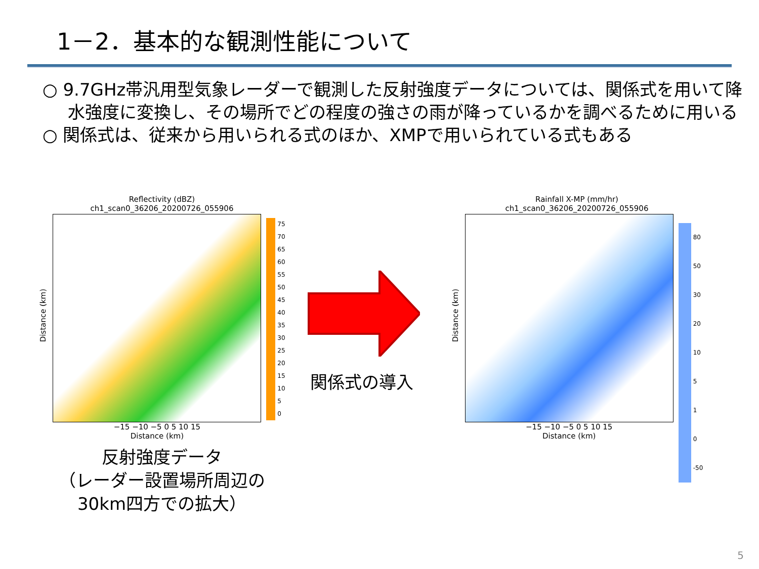1－2．基本的な観測性能について
○ 9.7GHz帯汎用型気象レーダーで観測した反射強度データについては、関係式を用いて降水強度に変換し、その場所でどの程度の強さの雨が降っているかを調べるために用いる
○ 関係式は、従来から用いられる式のほか、XMPで用いられている式もある
Reflectivity (dBZ)
ch1_scan0_36206_20200726_055906
Distance (km)
−15 −10 −5 0 5 10 15
Distance (km)
75
70
65
60
55
50
45
40
35
30
25
20
15
10
5
0
反射強度データ
（レーダー設置場所周辺の
30km四方での拡大）
関係式の導入
Rainfall X-MP (mm/hr)
ch1_scan0_36206_20200726_055906
Distance (km)
−15 −10 −5 0 5 10 15
Distance (km)
80
50
30
20
10
5
1
0
-50
5